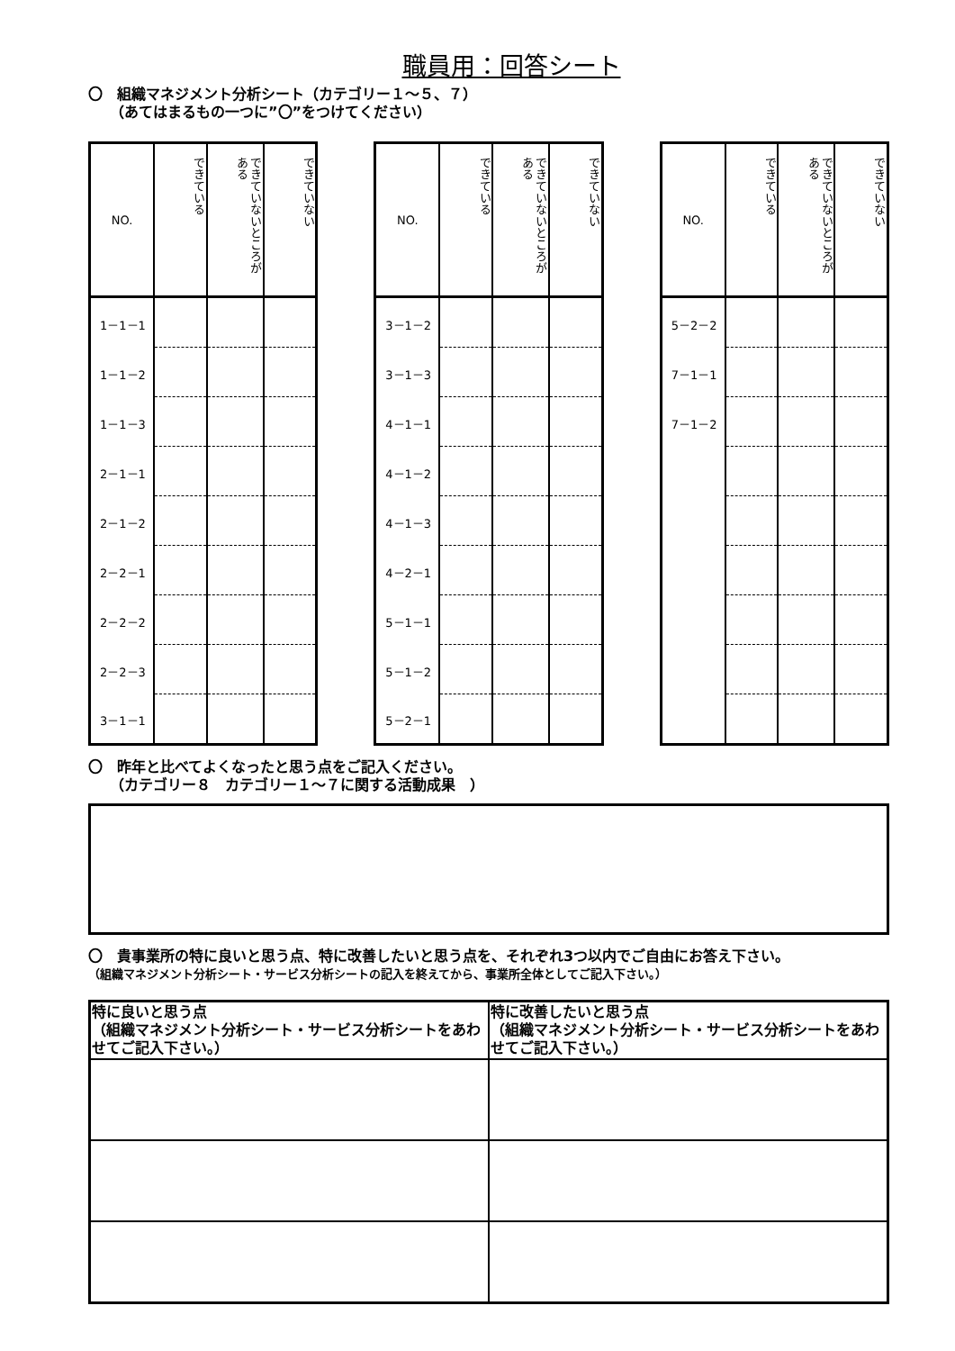職員用：回答シート
〇　組織マネジメント分析シート（カテゴリー１～５、７）
　　（あてはまるもの一つに”〇”をつけてください）
| NO. | できている | できていないところがある | できていない |
| --- | --- | --- | --- |
| 1－1－1 | | | |
| 1－1－2 | | | |
| 1－1－3 | | | |
| 2－1－1 | | | |
| 2－1－2 | | | |
| 2－2－1 | | | |
| 2－2－2 | | | |
| 2－2－3 | | | |
| 3－1－1 | | | |
| NO. | できている | できていないところがある | できていない |
| --- | --- | --- | --- |
| 3－1－2 | | | |
| 3－1－3 | | | |
| 4－1－1 | | | |
| 4－1－2 | | | |
| 4－1－3 | | | |
| 4－2－1 | | | |
| 5－1－1 | | | |
| 5－1－2 | | | |
| 5－2－1 | | | |
| NO. | できている | できていないところがある | できていない |
| --- | --- | --- | --- |
| 5－2－2 | | | |
| 7－1－1 | | | |
| 7－1－2 | | | |
〇　昨年と比べてよくなったと思う点をご記入ください。
　　（カテゴリー８　カテゴリー１～７に関する活動成果　）
〇　貴事業所の特に良いと思う点、特に改善したいと思う点を、それぞれ3つ以内でご自由にお答え下さい。
（組織マネジメント分析シート・サービス分析シートの記入を終えてから、事業所全体としてご記入下さい。）
| 特に良いと思う点 （組織マネジメント分析シート・サービス分析シートをあわせてご記入下さい。） | 特に改善したいと思う点 （組織マネジメント分析シート・サービス分析シートをあわせてご記入下さい。） |